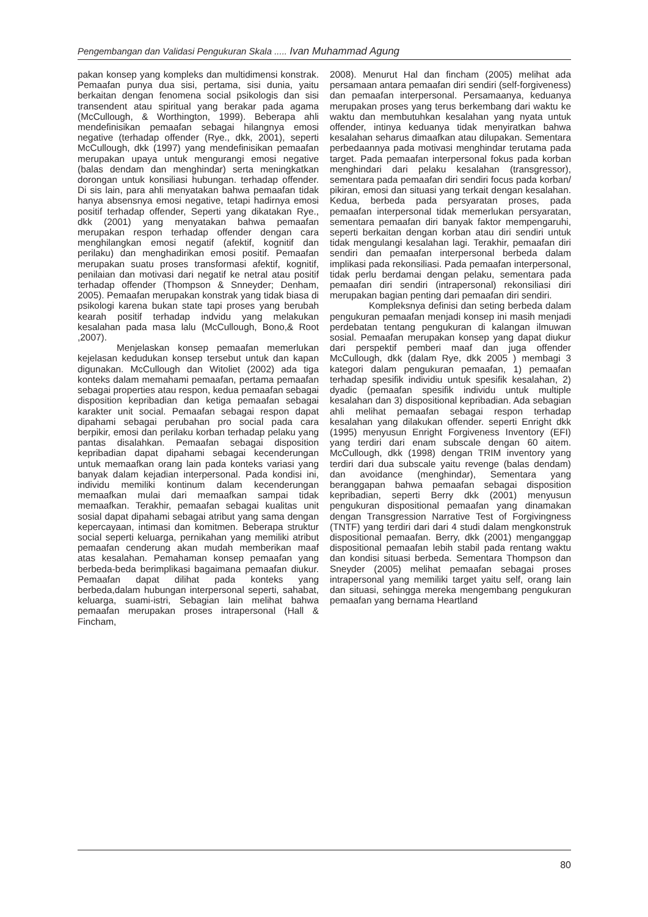Pengembangan dan Validasi Pengukuran Skala ..... Ivan Muhammad Agung
pakan konsep yang kompleks dan multidimensi konstrak. Pemaafan punya dua sisi, pertama, sisi dunia, yaitu berkaitan dengan fenomena social psikologis dan sisi transendent atau spiritual yang berakar pada agama (McCullough, & Worthington, 1999). Beberapa ahli mendefinisikan pemaafan sebagai hilangnya emosi negative (terhadap offender (Rye., dkk, 2001), seperti McCullough, dkk (1997) yang mendefinisikan pemaafan merupakan upaya untuk mengurangi emosi negative (balas dendam dan menghindar) serta meningkatkan dorongan untuk konsiliasi hubungan. terhadap offender. Di sis lain, para ahli menyatakan bahwa pemaafan tidak hanya absensnya emosi negative, tetapi hadirnya emosi positif terhadap offender, Seperti yang dikatakan Rye., dkk (2001) yang menyatakan bahwa pemaafan merupakan respon terhadap offender dengan cara menghilangkan emosi negatif (afektif, kognitif dan perilaku) dan menghadirikan emosi positif. Pemaafan merupakan suatu proses transformasi afektif, kognitif, penilaian dan motivasi dari negatif ke netral atau positif terhadap offender (Thompson & Snneyder; Denham, 2005). Pemaafan merupakan konstrak yang tidak biasa di psikologi karena bukan state tapi proses yang berubah kearah positif terhadap indvidu yang melakukan kesalahan pada masa lalu (McCullough, Bono,& Root ,2007).
Menjelaskan konsep pemaafan memerlukan kejelasan kedudukan konsep tersebut untuk dan kapan digunakan. McCullough dan Witoliet (2002) ada tiga konteks dalam memahami pemaafan, pertama pemaafan sebagai properties atau respon, kedua pemaafan sebagai disposition kepribadian dan ketiga pemaafan sebagai karakter unit social. Pemaafan sebagai respon dapat dipahami sebagai perubahan pro social pada cara berpikir, emosi dan perilaku korban terhadap pelaku yang pantas disalahkan. Pemaafan sebagai disposition kepribadian dapat dipahami sebagai kecenderungan untuk memaafkan orang lain pada konteks variasi yang banyak dalam kejadian interpersonal. Pada kondisi ini, individu memiliki kontinum dalam kecenderungan memaafkan mulai dari memaafkan sampai tidak memaafkan. Terakhir, pemaafan sebagai kualitas unit sosial dapat dipahami sebagai atribut yang sama dengan kepercayaan, intimasi dan komitmen. Beberapa struktur social seperti keluarga, pernikahan yang memiliki atribut pemaafan cenderung akan mudah memberikan maaf atas kesalahan. Pemahaman konsep pemaafan yang berbeda-beda berimplikasi bagaimana pemaafan diukur. Pemaafan dapat dilihat pada konteks yang berbeda,dalam hubungan interpersonal seperti, sahabat, keluarga, suami-istri, Sebagian lain melihat bahwa pemaafan merupakan proses intrapersonal (Hall & Fincham,
2008). Menurut Hal dan fincham (2005) melihat ada persamaan antara pemaafan diri sendiri (self-forgiveness) dan pemaafan interpersonal. Persamaanya, keduanya merupakan proses yang terus berkembang dari waktu ke waktu dan membutuhkan kesalahan yang nyata untuk offender, intinya keduanya tidak menyiratkan bahwa kesalahan seharus dimaafkan atau dilupakan. Sementara perbedaannya pada motivasi menghindar terutama pada target. Pada pemaafan interpersonal fokus pada korban menghindari dari pelaku kesalahan (transgressor), sementara pada pemaafan diri sendiri focus pada korban/ pikiran, emosi dan situasi yang terkait dengan kesalahan. Kedua, berbeda pada persyaratan proses, pada pemaafan interpersonal tidak memerlukan persyaratan, sementara pemaafan diri banyak faktor mempengaruhi, seperti berkaitan dengan korban atau diri sendiri untuk tidak mengulangi kesalahan lagi. Terakhir, pemaafan diri sendiri dan pemaafan interpersonal berbeda dalam implikasi pada rekonsiliasi. Pada pemaafan interpersonal, tidak perlu berdamai dengan pelaku, sementara pada pemaafan diri sendiri (intrapersonal) rekonsiliasi diri merupakan bagian penting dari pemaafan diri sendiri.
Kompleksnya definisi dan seting berbeda dalam pengukuran pemaafan menjadi konsep ini masih menjadi perdebatan tentang pengukuran di kalangan ilmuwan sosial. Pemaafan merupakan konsep yang dapat diukur dari perspektif pemberi maaf dan juga offender McCullough, dkk (dalam Rye, dkk 2005 ) membagi 3 kategori dalam pengukuran pemaafan, 1) pemaafan terhadap spesifik individiu untuk spesifik kesalahan, 2) dyadic (pemaafan spesifik individu untuk multiple kesalahan dan 3) dispositional kepribadian. Ada sebagian ahli melihat pemaafan sebagai respon terhadap kesalahan yang dilakukan offender. seperti Enright dkk (1995) menyusun Enright Forgiveness Inventory (EFI) yang terdiri dari enam subscale dengan 60 aitem. McCullough, dkk (1998) dengan TRIM inventory yang terdiri dari dua subscale yaitu revenge (balas dendam) dan avoidance (menghindar), Sementara yang beranggapan bahwa pemaafan sebagai disposition kepribadian, seperti Berry dkk (2001) menyusun pengukuran dispositional pemaafan yang dinamakan dengan Transgression Narrative Test of Forgivingness (TNTF) yang terdiri dari dari 4 studi dalam mengkonstruk dispositional pemaafan. Berry, dkk (2001) menganggap dispositional pemaafan lebih stabil pada rentang waktu dan kondisi situasi berbeda. Sementara Thompson dan Sneyder (2005) melihat pemaafan sebagai proses intrapersonal yang memiliki target yaitu self, orang lain dan situasi, sehingga mereka mengembang pengukuran pemaafan yang bernama Heartland
80